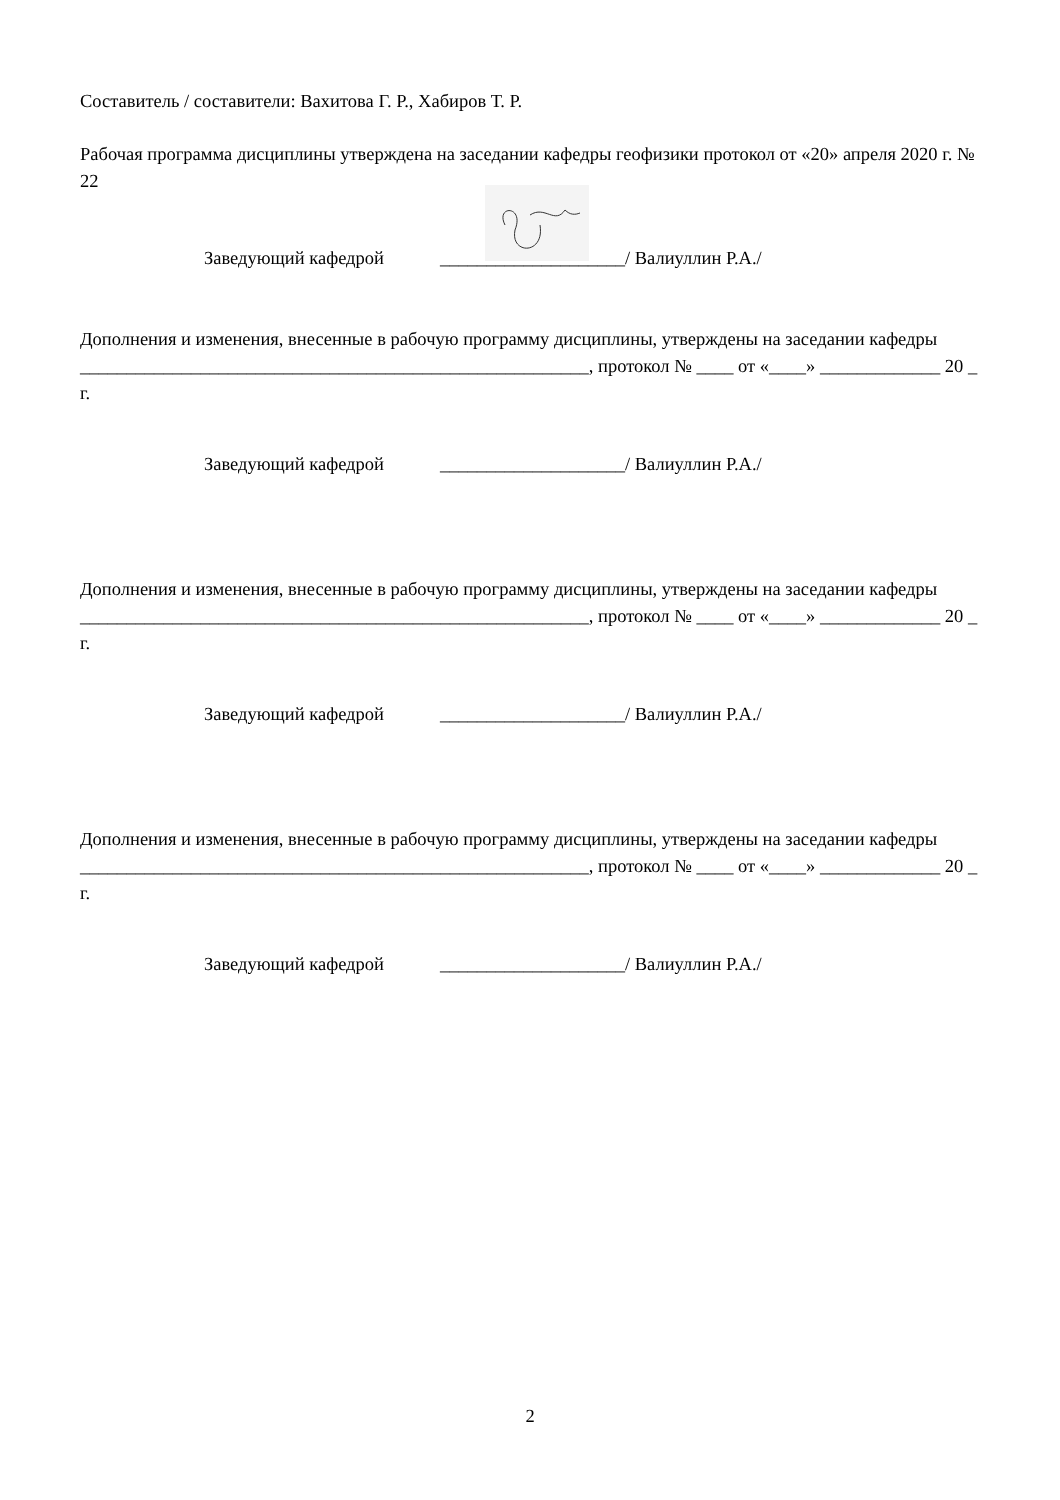Составитель / составители: Вахитова Г. Р., Хабиров Т. Р.
Рабочая программа дисциплины утверждена на заседании кафедры геофизики протокол от «20» апреля 2020 г. № 22
Заведующий кафедрой ____________________/ Валиуллин Р.А./
Дополнения и изменения, внесенные в рабочую программу дисциплины, утверждены на заседании кафедры _______________________________________________________, протокол № ____ от «____» _____________ 20 _ г.
Заведующий кафедрой ____________________/ Валиуллин Р.А./
Дополнения и изменения, внесенные в рабочую программу дисциплины, утверждены на заседании кафедры _______________________________________________________, протокол № ____ от «____» _____________ 20 _ г.
Заведующий кафедрой ____________________/ Валиуллин Р.А./
Дополнения и изменения, внесенные в рабочую программу дисциплины, утверждены на заседании кафедры _______________________________________________________, протокол № ____ от «____» _____________ 20 _ г.
Заведующий кафедрой ____________________/ Валиуллин Р.А./
2